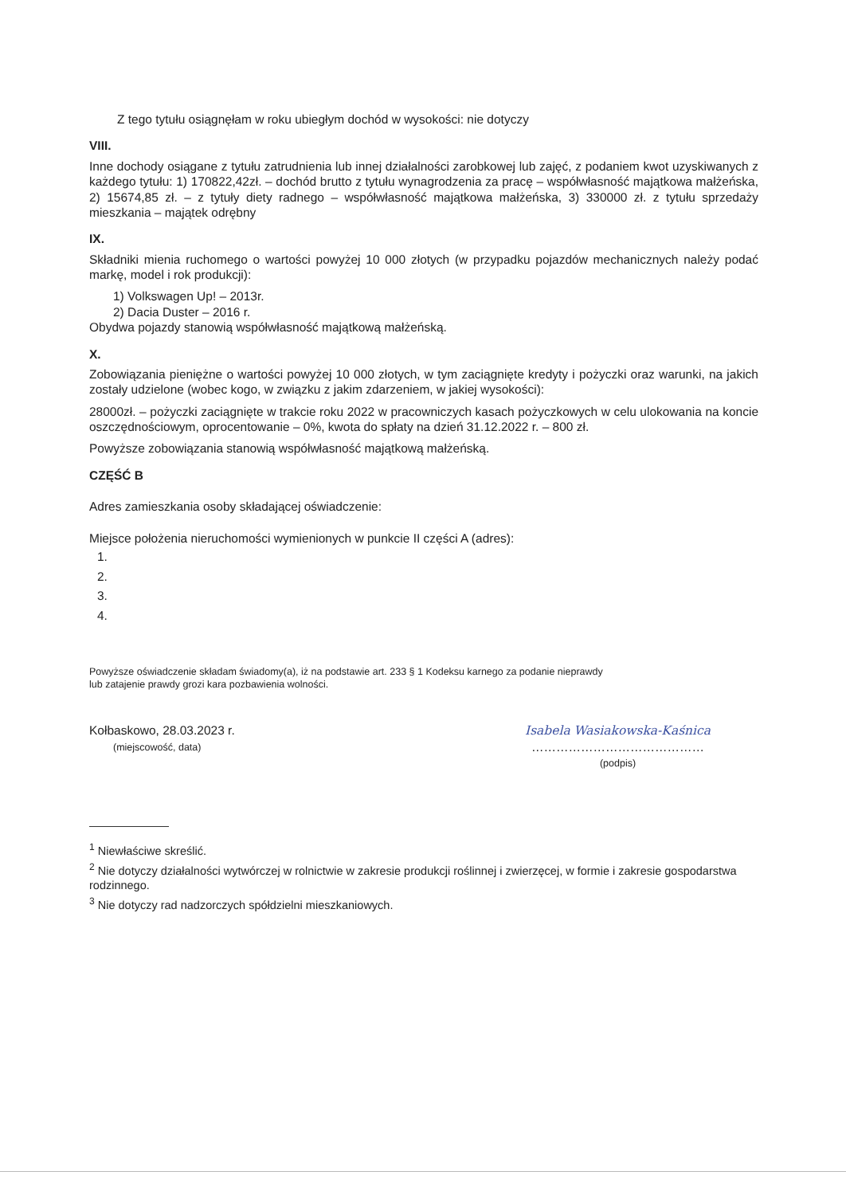Z tego tytułu osiągnęłam w roku ubiegłym dochód w wysokości: nie dotyczy
VIII.
Inne dochody osiągane z tytułu zatrudnienia lub innej działalności zarobkowej lub zajęć, z podaniem kwot uzyskiwanych z każdego tytułu: 1) 170822,42zł. – dochód brutto z tytułu wynagrodzenia za pracę – współwłasność majątkowa małżeńska, 2) 15674,85 zł. – z tytuły diety radnego – współwłasność majątkowa małżeńska, 3) 330000 zł. z tytułu sprzedaży mieszkania – majątek odrębny
IX.
Składniki mienia ruchomego o wartości powyżej 10 000 złotych (w przypadku pojazdów mechanicznych należy podać markę, model i rok produkcji):
1) Volkswagen Up! – 2013r.
2) Dacia Duster – 2016 r.
Obydwa pojazdy stanowią współwłasność majątkową małżeńską.
X.
Zobowiązania pieniężne o wartości powyżej 10 000 złotych, w tym zaciągnięte kredyty i pożyczki oraz warunki, na jakich zostały udzielone (wobec kogo, w związku z jakim zdarzeniem, w jakiej wysokości):
28000zł. – pożyczki zaciągnięte w trakcie roku 2022 w pracowniczych kasach pożyczkowych w celu ulokowania na koncie oszczędnościowym, oprocentowanie – 0%, kwota do spłaty na dzień 31.12.2022 r. – 800 zł.
Powyższe zobowiązania stanowią współwłasność majątkową małżeńską.
CZĘŚĆ B
Adres zamieszkania osoby składającej oświadczenie:
Miejsce położenia nieruchomości wymienionych w punkcie II części A (adres):
1.
2.
3.
4.
Powyższe oświadczenie składam świadomy(a), iż na podstawie art. 233 § 1 Kodeksu karnego za podanie nieprawdy
lub zatajenie prawdy grozi kara pozbawienia wolności.
Kołbaskowo, 28.03.2023 r.
(miejscowość, data)
Isabela Wasiakowska-Kaśnica
……………………………………
(podpis)
<sup>1</sup> Niewłaściwe skreślić.
<sup>2</sup> Nie dotyczy działalności wytwórczej w rolnictwie w zakresie produkcji roślinnej i zwierzęcej, w formie i zakresie gospodarstwa rodzinnego.
<sup>3</sup> Nie dotyczy rad nadzorczych spółdzielni mieszkaniowych.